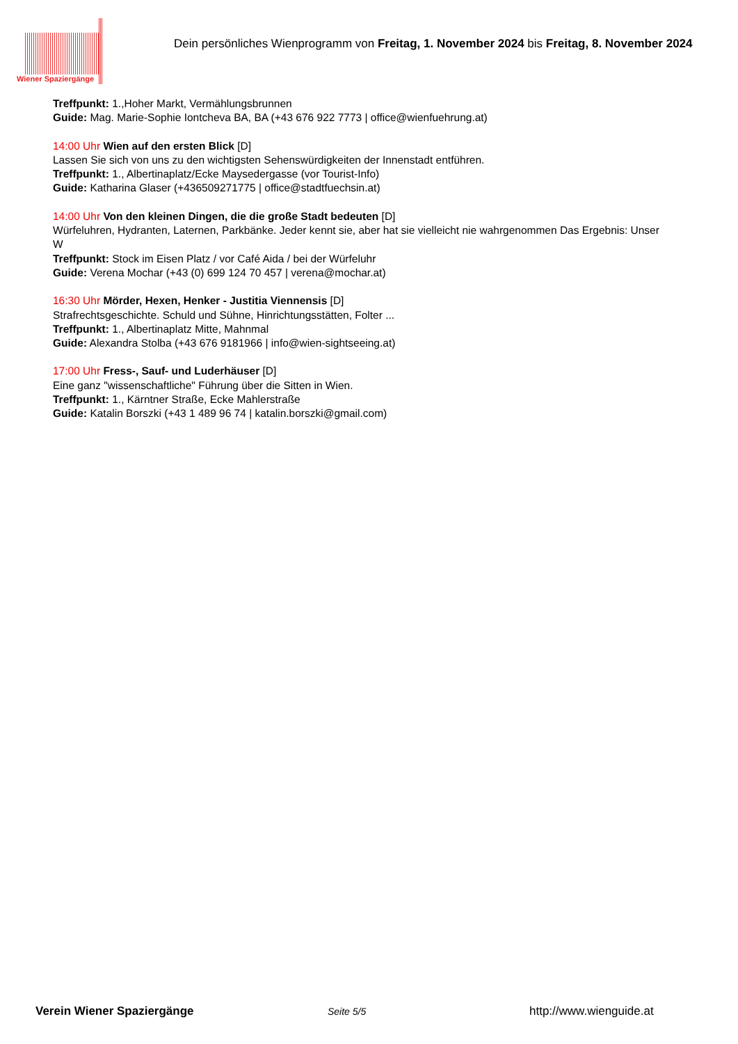Wiener Spaziergänge
Dein persönliches Wienprogramm von Freitag, 1. November 2024 bis Freitag, 8. November 2024
Treffpunkt: 1.,Hoher Markt, Vermählungsbrunnen
Guide: Mag. Marie-Sophie Iontcheva BA, BA (+43 676 922 7773 | office@wienfuehrung.at)
14:00 Uhr Wien auf den ersten Blick [D]
Lassen Sie sich von uns zu den wichtigsten Sehenswürdigkeiten der Innenstadt entführen.
Treffpunkt: 1., Albertinaplatz/Ecke Maysedergasse (vor Tourist-Info)
Guide: Katharina Glaser (+436509271775 | office@stadtfuechsin.at)
14:00 Uhr Von den kleinen Dingen, die die große Stadt bedeuten [D]
Würfeluhren, Hydranten, Laternen, Parkbänke. Jeder kennt sie, aber hat sie vielleicht nie wahrgenommen Das Ergebnis: Unser
W
Treffpunkt: Stock im Eisen Platz / vor Café Aida / bei der Würfeluhr
Guide: Verena Mochar (+43 (0) 699 124 70 457 | verena@mochar.at)
16:30 Uhr Mörder, Hexen, Henker - Justitia Viennensis [D]
Strafrechtsgeschichte. Schuld und Sühne, Hinrichtungsstätten, Folter ...
Treffpunkt: 1., Albertinaplatz Mitte, Mahnmal
Guide: Alexandra Stolba (+43 676 9181966 | info@wien-sightseeing.at)
17:00 Uhr Fress-, Sauf- und Luderhäuser [D]
Eine ganz "wissenschaftliche" Führung über die Sitten in Wien.
Treffpunkt: 1., Kärntner Straße, Ecke Mahlerstraße
Guide: Katalin Borszki (+43 1 489 96 74 | katalin.borszki@gmail.com)
Verein Wiener Spaziergänge
Seite 5/5
http://www.wienguide.at